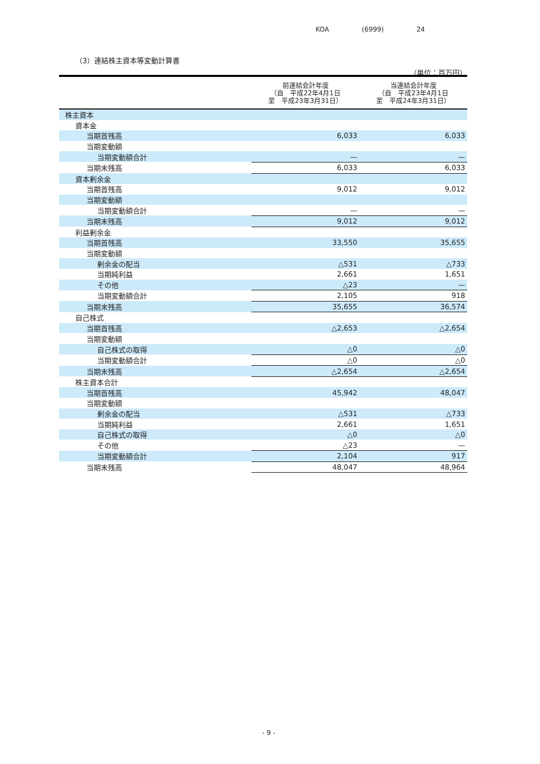KOA (6999) 24
（3）連結株主資本等変動計算書
（単位：百万円）
| | 前連結会計年度 （自 平成22年4月1日 至 平成23年3月31日） | 当連結会計年度 （自 平成23年4月1日 至 平成24年3月31日） |
| --- | --- | --- |
| 株主資本 | | |
| 資本金 | | |
| 当期首残高 | 6,033 | 6,033 |
| 当期変動額 | | |
| 当期変動額合計 | — | — |
| 当期末残高 | 6,033 | 6,033 |
| 資本剰余金 | | |
| 当期首残高 | 9,012 | 9,012 |
| 当期変動額 | | |
| 当期変動額合計 | — | — |
| 当期末残高 | 9,012 | 9,012 |
| 利益剰余金 | | |
| 当期首残高 | 33,550 | 35,655 |
| 当期変動額 | | |
| 剰余金の配当 | △531 | △733 |
| 当期純利益 | 2,661 | 1,651 |
| その他 | △23 | — |
| 当期変動額合計 | 2,105 | 918 |
| 当期末残高 | 35,655 | 36,574 |
| 自己株式 | | |
| 当期首残高 | △2,653 | △2,654 |
| 当期変動額 | | |
| 自己株式の取得 | △0 | △0 |
| 当期変動額合計 | △0 | △0 |
| 当期末残高 | △2,654 | △2,654 |
| 株主資本合計 | | |
| 当期首残高 | 45,942 | 48,047 |
| 当期変動額 | | |
| 剰余金の配当 | △531 | △733 |
| 当期純利益 | 2,661 | 1,651 |
| 自己株式の取得 | △0 | △0 |
| その他 | △23 | — |
| 当期変動額合計 | 2,104 | 917 |
| 当期末残高 | 48,047 | 48,964 |
- 9 -